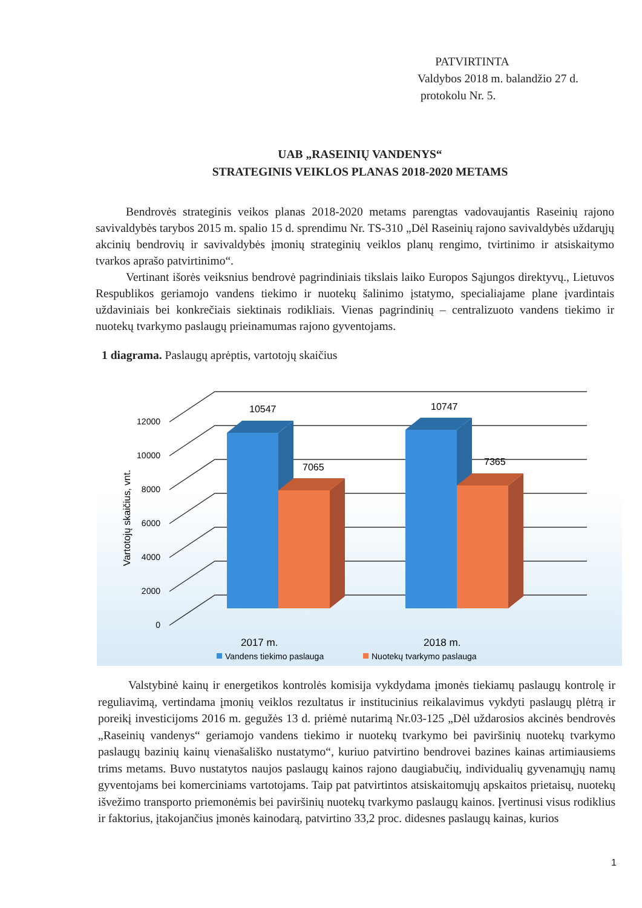PATVIRTINTA
Valdybos 2018 m. balandžio 27 d.
protokolu Nr. 5.
UAB „RASEINIŲ VANDENYS“
STRATEGINIS VEIKLOS PLANAS 2018-2020 METAMS
Bendrovės strateginis veikos planas 2018-2020 metams parengtas vadovaujantis Raseinių rajono savivaldybės tarybos 2015 m. spalio 15 d. sprendimu Nr. TS-310 „Dėl Raseinių rajono savivaldybės uždarųjų akcinių bendrovių ir savivaldybės įmonių strateginių veiklos planų rengimo, tvirtinimo ir atsiskaitymo tvarkos aprašo patvirtinimo“.
Vertinant išorės veiksnius bendrovė pagrindiniais tikslais laiko Europos Sąjungos direktyvų., Lietuvos Respublikos geriamojo vandens tiekimo ir nuotekų šalinimo įstatymo, specialiajame plane įvardintais uždaviniais bei konkrečiais siektinais rodikliais. Vienas pagrindinių – centralizuoto vandens tiekimo ir nuotekų tvarkymo paslaugų prieinamumas rajono gyventojams.
1 diagrama. Paslaugų aprėptis, vartotojų skaičius
0
2000
4000
6000
8000
10000
12000
Vartotojų skaičius, vnt.
10547
7065
10747
7365
2017 m.
2018 m.
Vandens tiekimo paslauga
Nuotekų tvarkymo paslauga
Valstybinė kainų ir energetikos kontrolės komisija vykdydama įmonės tiekiamų paslaugų kontrolę ir reguliavimą, vertindama įmonių veiklos rezultatus ir institucinius reikalavimus vykdyti paslaugų plėtrą ir poreikį investicijoms 2016 m. gegužės 13 d. priėmė nutarimą Nr.03-125 „Dėl uždarosios akcinės bendrovės „Raseinių vandenys“ geriamojo vandens tiekimo ir nuotekų tvarkymo bei paviršinių nuotekų tvarkymo paslaugų bazinių kainų vienašališko nustatymo“, kuriuo patvirtino bendrovei bazines kainas artimiausiems trims metams. Buvo nustatytos naujos paslaugų kainos rajono daugiabučių, individualių gyvenamųjų namų gyventojams bei komerciniams vartotojams. Taip pat patvirtintos atsiskaitomųjų apskaitos prietaisų, nuotekų išvežimo transporto priemonėmis bei paviršinių nuotekų tvarkymo paslaugų kainos. Įvertinusi visus rodiklius ir faktorius, įtakojančius įmonės kainodarą, patvirtino 33,2 proc. didesnes paslaugų kainas, kurios
1